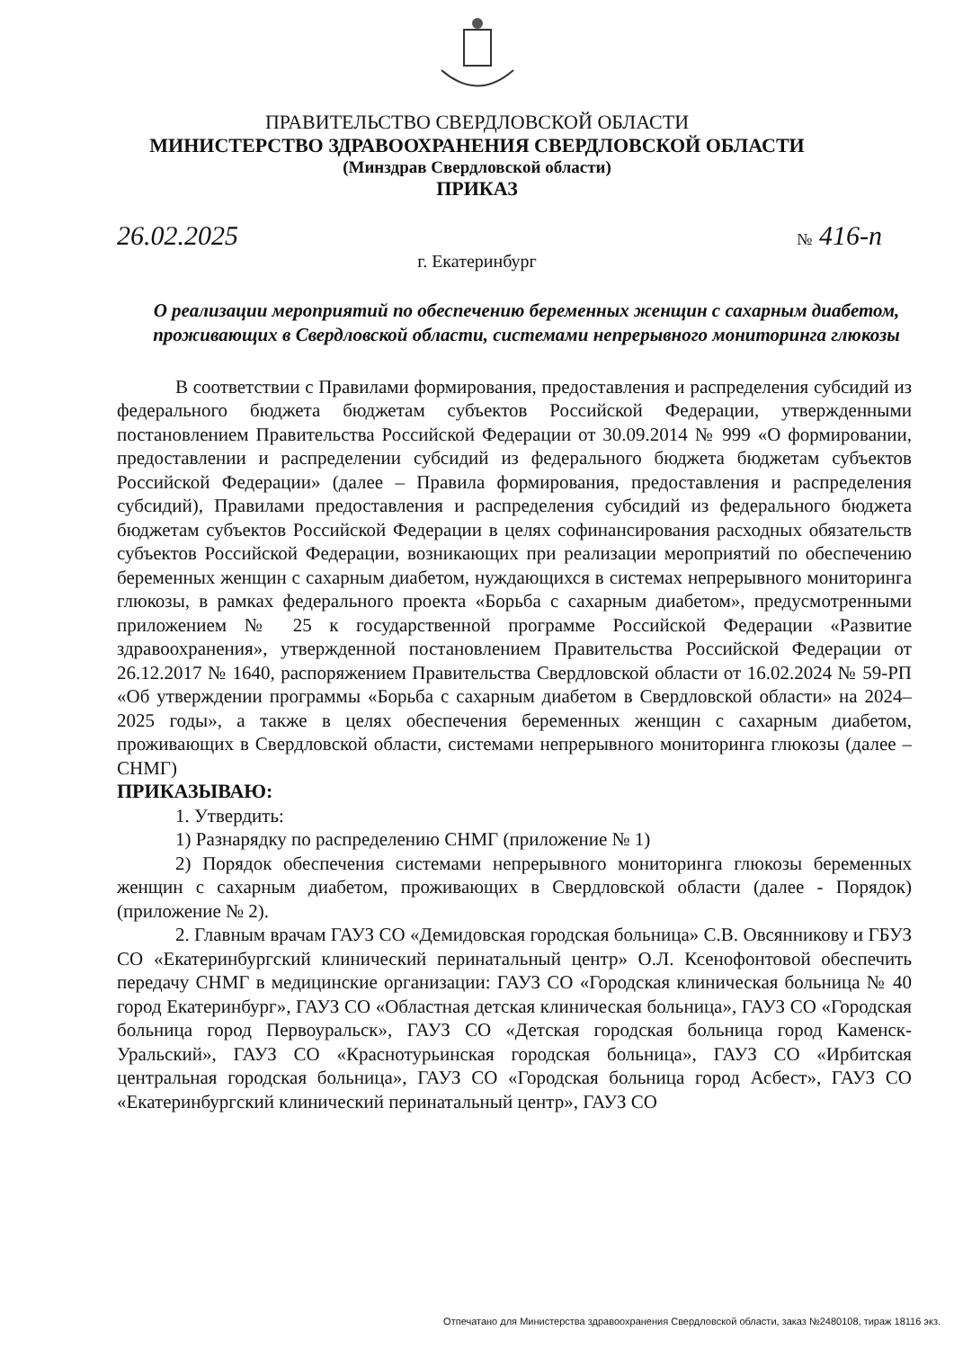ПРАВИТЕЛЬСТВО СВЕРДЛОВСКОЙ ОБЛАСТИ
МИНИСТЕРСТВО ЗДРАВООХРАНЕНИЯ СВЕРДЛОВСКОЙ ОБЛАСТИ
(Минздрав Свердловской области)
ПРИКАЗ
26.02.2025 № 416-п
г. Екатеринбург
О реализации мероприятий по обеспечению беременных женщин с сахарным диабетом, проживающих в Свердловской области, системами непрерывного мониторинга глюкозы
В соответствии с Правилами формирования, предоставления и распределения субсидий из федерального бюджета бюджетам субъектов Российской Федерации, утвержденными постановлением Правительства Российской Федерации от 30.09.2014 № 999 «О формировании, предоставлении и распределении субсидий из федерального бюджета бюджетам субъектов Российской Федерации» (далее – Правила формирования, предоставления и распределения субсидий), Правилами предоставления и распределения субсидий из федерального бюджета бюджетам субъектов Российской Федерации в целях софинансирования расходных обязательств субъектов Российской Федерации, возникающих при реализации мероприятий по обеспечению беременных женщин с сахарным диабетом, нуждающихся в системах непрерывного мониторинга глюкозы, в рамках федерального проекта «Борьба с сахарным диабетом», предусмотренными приложением № 25 к государственной программе Российской Федерации «Развитие здравоохранения», утвержденной постановлением Правительства Российской Федерации от 26.12.2017 № 1640, распоряжением Правительства Свердловской области от 16.02.2024 № 59-РП «Об утверждении программы «Борьба с сахарным диабетом в Свердловской области» на 2024–2025 годы», а также в целях обеспечения беременных женщин с сахарным диабетом, проживающих в Свердловской области, системами непрерывного мониторинга глюкозы (далее – СНМГ)
ПРИКАЗЫВАЮ:
1. Утвердить:
1) Разнарядку по распределению СНМГ (приложение № 1)
2) Порядок обеспечения системами непрерывного мониторинга глюкозы беременных женщин с сахарным диабетом, проживающих в Свердловской области (далее - Порядок) (приложение № 2).
2. Главным врачам ГАУЗ СО «Демидовская городская больница» С.В. Овсянникову и ГБУЗ СО «Екатеринбургский клинический перинатальный центр» О.Л. Ксенофонтовой обеспечить передачу СНМГ в медицинские организации: ГАУЗ СО «Городская клиническая больница № 40 город Екатеринбург», ГАУЗ СО «Областная детская клиническая больница», ГАУЗ СО «Городская больница город Первоуральск», ГАУЗ СО «Детская городская больница город Каменск-Уральский», ГАУЗ СО «Краснотурьинская городская больница», ГАУЗ СО «Ирбитская центральная городская больница», ГАУЗ СО «Городская больница город Асбест», ГАУЗ СО «Екатеринбургский клинический перинатальный центр», ГАУЗ СО
Отпечатано для Министерства здравоохранения Свердловской области, заказ №2480108, тираж 18116 экз.